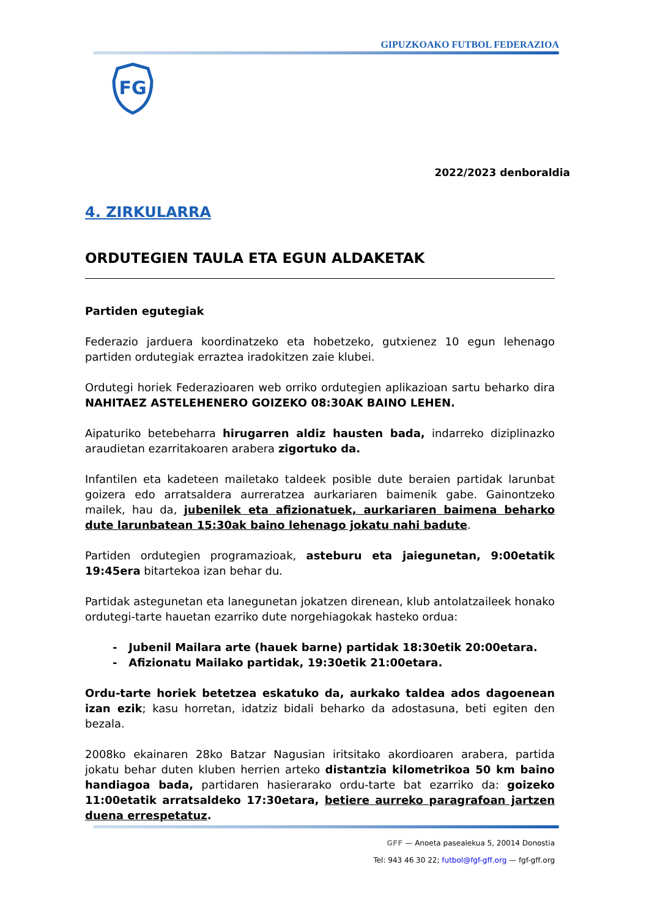GIPUZKOAKO FUTBOL FEDERAZIOA
FG
2022/2023 denboraldia
4. ZIRKULARRA
ORDUTEGIEN TAULA ETA EGUN ALDAKETAK
Partiden egutegiak
Federazio jarduera koordinatzeko eta hobetzeko, gutxienez 10 egun lehenago partiden ordutegiak erraztea iradokitzen zaie klubei.
Ordutegi horiek Federazioaren web orriko ordutegien aplikazioan sartu beharko dira NAHITAEZ ASTELEHENERO GOIZEKO 08:30AK BAINO LEHEN.
Aipaturiko betebeharra hirugarren aldiz hausten bada, indarreko diziplinazko araudietan ezarritakoaren arabera zigortuko da.
Infantilen eta kadeteen mailetako taldeek posible dute beraien partidak larunbat goizera edo arratsaldera aurreratzea aurkariaren baimenik gabe. Gainontzeko mailek, hau da, jubenilek eta afizionatuek, aurkariaren baimena beharko dute larunbatean 15:30ak baino lehenago jokatu nahi badute.
Partiden ordutegien programazioak, asteburu eta jaiegunetan, 9:00etatik 19:45era bitartekoa izan behar du.
Partidak astegunetan eta lanegunetan jokatzen direnean, klub antolatzaileek honako ordutegi-tarte hauetan ezarriko dute norgehiagokak hasteko ordua:
- Jubenil Mailara arte (hauek barne) partidak 18:30etik 20:00etara.
- Afizionatu Mailako partidak, 19:30etik 21:00etara.
Ordu-tarte horiek betetzea eskatuko da, aurkako taldea ados dagoenean izan ezik; kasu horretan, idatziz bidali beharko da adostasuna, beti egiten den bezala.
2008ko ekainaren 28ko Batzar Nagusian iritsitako akordioaren arabera, partida jokatu behar duten kluben herrien arteko distantzia kilometrikoa 50 km baino handiagoa bada, partidaren hasierarako ordu-tarte bat ezarriko da: goizeko 11:00etatik arratsaldeko 17:30etara, betiere aurreko paragrafoan jartzen duena errespetatuz.
GFF — Anoeta pasealekua 5, 20014 Donostia
Tel: 943 46 30 22; futbol@fgf-gff.org — fgf-gff.org